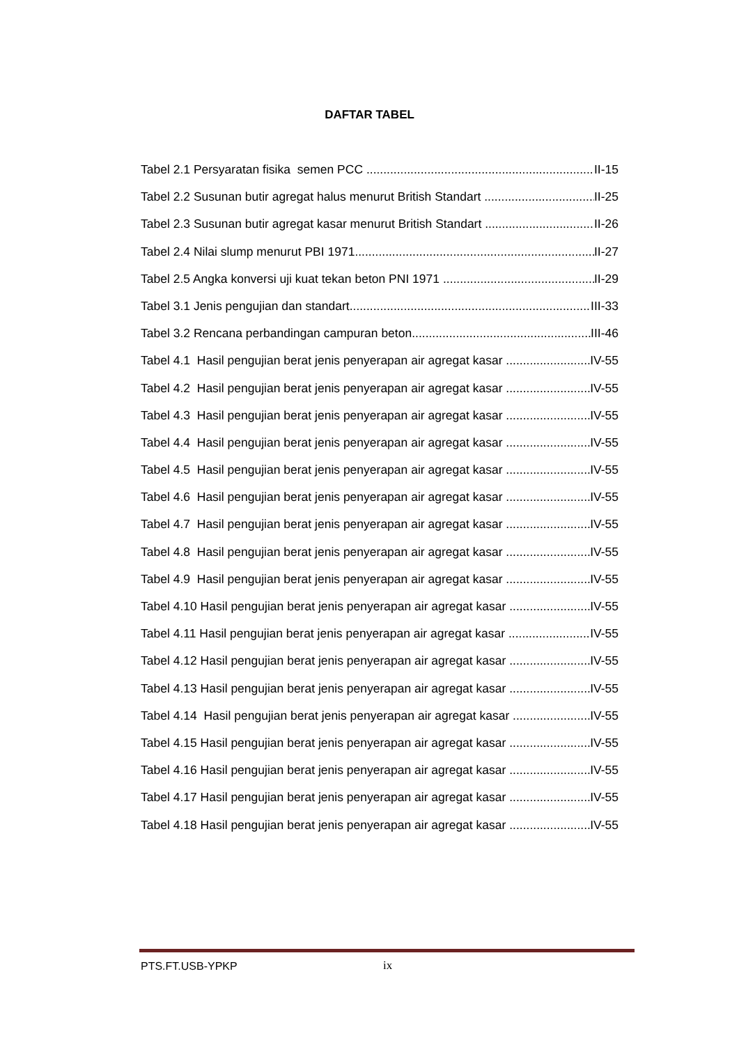DAFTAR TABEL
Tabel 2.1 Persyaratan fisika semen PCC II-15
Tabel 2.2 Susunan butir agregat halus menurut British Standart II-25
Tabel 2.3 Susunan butir agregat kasar menurut British Standart II-26
Tabel 2.4 Nilai slump menurut PBI 1971 II-27
Tabel 2.5 Angka konversi uji kuat tekan beton PNI 1971 II-29
Tabel 3.1 Jenis pengujian dan standart III-33
Tabel 3.2 Rencana perbandingan campuran beton III-46
Tabel 4.1 Hasil pengujian berat jenis penyerapan air agregat kasar IV-55
Tabel 4.2 Hasil pengujian berat jenis penyerapan air agregat kasar IV-55
Tabel 4.3 Hasil pengujian berat jenis penyerapan air agregat kasar IV-55
Tabel 4.4 Hasil pengujian berat jenis penyerapan air agregat kasar IV-55
Tabel 4.5 Hasil pengujian berat jenis penyerapan air agregat kasar IV-55
Tabel 4.6 Hasil pengujian berat jenis penyerapan air agregat kasar IV-55
Tabel 4.7 Hasil pengujian berat jenis penyerapan air agregat kasar IV-55
Tabel 4.8 Hasil pengujian berat jenis penyerapan air agregat kasar IV-55
Tabel 4.9 Hasil pengujian berat jenis penyerapan air agregat kasar IV-55
Tabel 4.10 Hasil pengujian berat jenis penyerapan air agregat kasar IV-55
Tabel 4.11 Hasil pengujian berat jenis penyerapan air agregat kasar IV-55
Tabel 4.12 Hasil pengujian berat jenis penyerapan air agregat kasar IV-55
Tabel 4.13 Hasil pengujian berat jenis penyerapan air agregat kasar IV-55
Tabel 4.14 Hasil pengujian berat jenis penyerapan air agregat kasar IV-55
Tabel 4.15 Hasil pengujian berat jenis penyerapan air agregat kasar IV-55
Tabel 4.16 Hasil pengujian berat jenis penyerapan air agregat kasar IV-55
Tabel 4.17 Hasil pengujian berat jenis penyerapan air agregat kasar IV-55
Tabel 4.18 Hasil pengujian berat jenis penyerapan air agregat kasar IV-55
PTS.FT.USB-YPKP ix